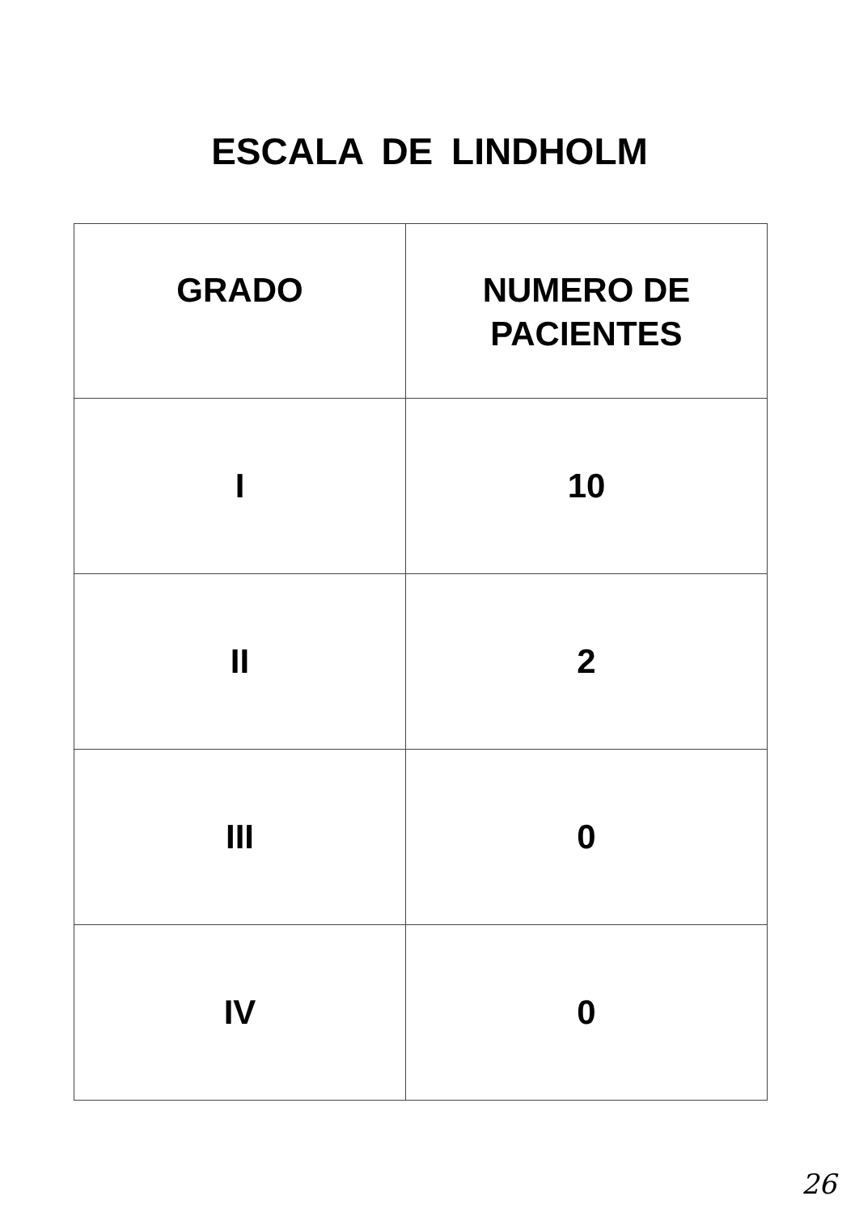ESCALA DE LINDHOLM
| GRADO | NUMERO DE PACIENTES |
| --- | --- |
| I | 10 |
| II | 2 |
| III | 0 |
| IV | 0 |
26